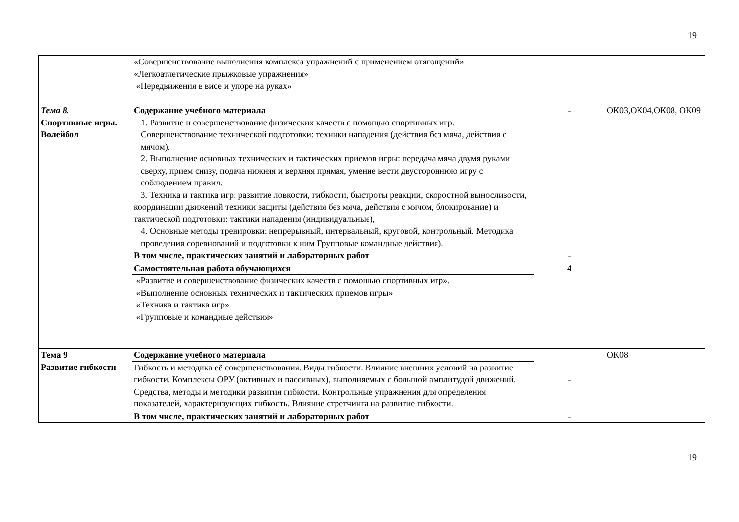19
| | «Совершенствование выполнения комплекса упражнений с применением отягощений» «Легкоатлетические прыжковые упражнения» «Передвижения в висе и упоре на руках» | | |
| Тема 8. Спортивные игры. Волейбол | Содержание учебного материала 1. Развитие и совершенствование физических качеств с помощью спортивных игр. Совершенствование технической подготовки: техники нападения (действия без мяча, действия с мячом). 2. Выполнение основных технических и тактических приемов игры: передача мяча двумя руками сверху, прием снизу, подача нижняя и верхняя прямая, умение вести двустороннюю игру с соблюдением правил. 3. Техника и тактика игр: развитие ловкости, гибкости, быстроты реакции, скоростной выносливости, координации движений техники защиты (действия без мяча, действия с мячом, блокирование) и тактической подготовки: тактики нападения (индивидуальные), 4. Основные методы тренировки: непрерывный, интервальный, круговой, контрольный. Методика проведения соревнований и подготовки к ним Групповые командные действия). | - | ОК03,ОК04,ОК08, ОК09 |
| | В том числе, практических занятий и лабораторных работ | - | |
| | Самостоятельная работа обучающихся | 4 | |
| | «Развитие и совершенствование физических качеств с помощью спортивных игр». «Выполнение основных технических и тактических приемов игры» «Техника и тактика игр» «Групповые и командные действия» | | |
| Тема 9 Развитие гибкости | Содержание учебного материала | - | ОК08 |
| | Гибкость и методика её совершенствования. Виды гибкости. Влияние внешних условий на развитие гибкости. Комплексы ОРУ (активных и пассивных), выполняемых с большой амплитудой движений. Средства, методы и методики развития гибкости. Контрольные упражнения для определения показателей, характеризующих гибкость. Влияние стретчинга на развитие гибкости. | | |
| | В том числе, практических занятий и лабораторных работ | - | |
19